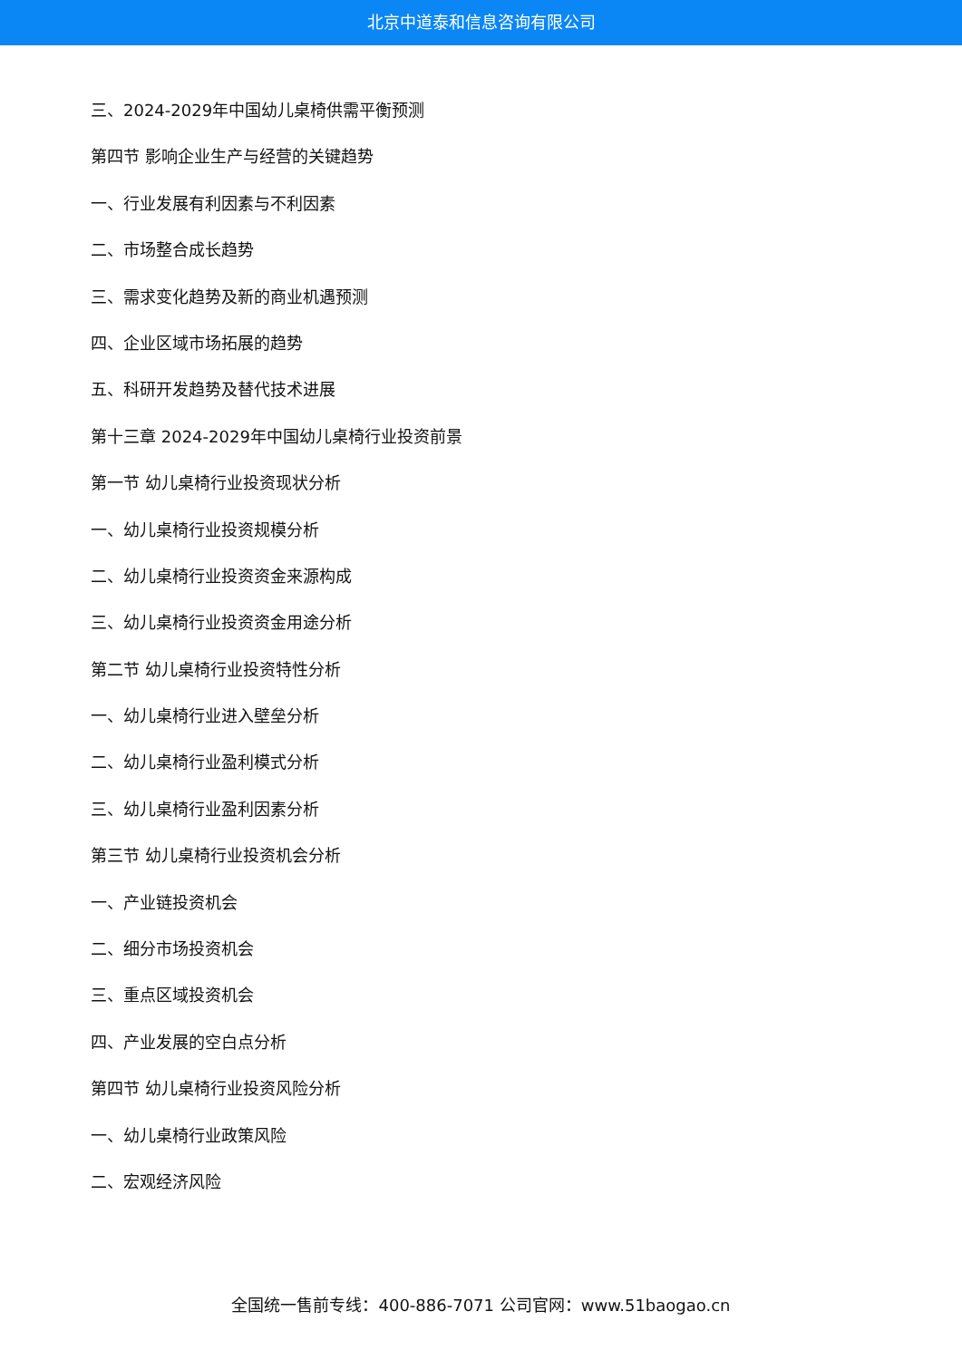北京中道泰和信息咨询有限公司
三、2024-2029年中国幼儿桌椅供需平衡预测
第四节 影响企业生产与经营的关键趋势
一、行业发展有利因素与不利因素
二、市场整合成长趋势
三、需求变化趋势及新的商业机遇预测
四、企业区域市场拓展的趋势
五、科研开发趋势及替代技术进展
第十三章 2024-2029年中国幼儿桌椅行业投资前景
第一节 幼儿桌椅行业投资现状分析
一、幼儿桌椅行业投资规模分析
二、幼儿桌椅行业投资资金来源构成
三、幼儿桌椅行业投资资金用途分析
第二节 幼儿桌椅行业投资特性分析
一、幼儿桌椅行业进入壁垒分析
二、幼儿桌椅行业盈利模式分析
三、幼儿桌椅行业盈利因素分析
第三节 幼儿桌椅行业投资机会分析
一、产业链投资机会
二、细分市场投资机会
三、重点区域投资机会
四、产业发展的空白点分析
第四节 幼儿桌椅行业投资风险分析
一、幼儿桌椅行业政策风险
二、宏观经济风险
全国统一售前专线：400-886-7071 公司官网：www.51baogao.cn